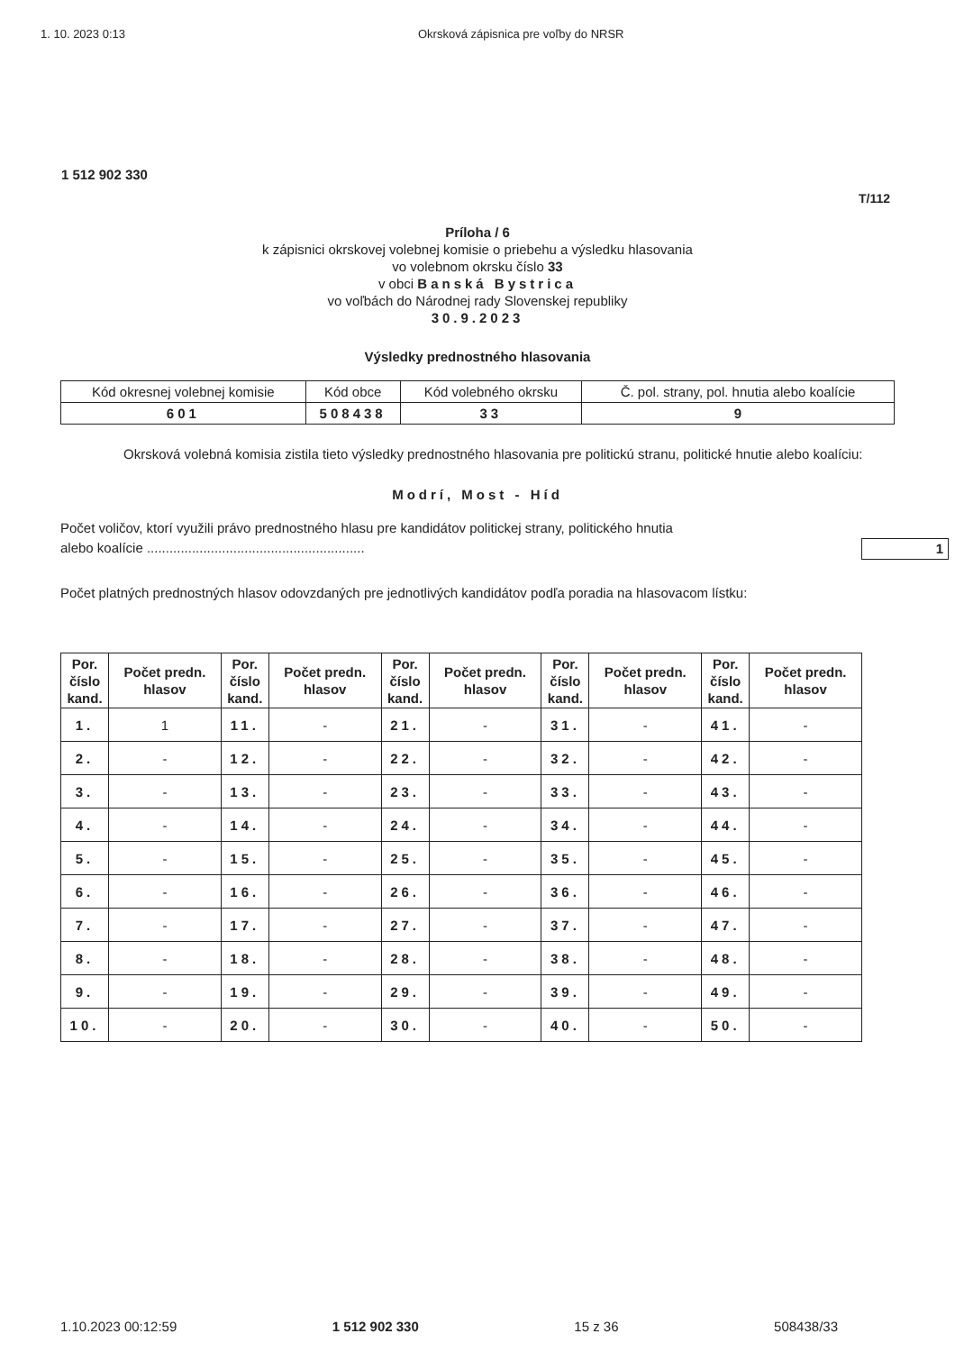1. 10. 2023 0:13 Okrsková zápisnica pre voľby do NRSR
1 512 902 330
T/112
Príloha / 6
k zápisnici okrskovej volebnej komisie o priebehu a výsledku hlasovania
vo volebnom okrsku číslo 33
v obci Banská Bystrica
vo voľbách do Národnej rady Slovenskej republiky
30.9.2023
Výsledky prednostného hlasovania
| Kód okresnej volebnej komisie | Kód obce | Kód volebného okrsku | Č. pol. strany, pol. hnutia alebo koalície |
| 601 | 508438 | 33 | 9 |
Okrsková volebná komisia zistila tieto výsledky prednostného hlasovania pre politickú stranu, politické hnutie alebo koalíciu:
Modrí, Most - Híd
Počet voličov, ktorí využili právo prednostného hlasu pre kandidátov politickej strany, politického hnutia
alebo koalície .......................................................... 1
Počet platných prednostných hlasov odovzdaných pre jednotlivých kandidátov podľa poradia na hlasovacom lístku:
| Por. číslo kand. | Počet predn. hlasov | Por. číslo kand. | Počet predn. hlasov | Por. číslo kand. | Počet predn. hlasov | Por. číslo kand. | Počet predn. hlasov | Por. číslo kand. | Počet predn. hlasov |
| --- | --- | --- | --- | --- | --- | --- | --- | --- | --- |
| 1. | 1 | 11. | - | 21. | - | 31. | - | 41. | - |
| 2. | - | 12. | - | 22. | - | 32. | - | 42. | - |
| 3. | - | 13. | - | 23. | - | 33. | - | 43. | - |
| 4. | - | 14. | - | 24. | - | 34. | - | 44. | - |
| 5. | - | 15. | - | 25. | - | 35. | - | 45. | - |
| 6. | - | 16. | - | 26. | - | 36. | - | 46. | - |
| 7. | - | 17. | - | 27. | - | 37. | - | 47. | - |
| 8. | - | 18. | - | 28. | - | 38. | - | 48. | - |
| 9. | - | 19. | - | 29. | - | 39. | - | 49. | - |
| 10. | - | 20. | - | 30. | - | 40. | - | 50. | - |
1.10.2023 00:12:59 1 512 902 330 15 z 36 508438/33